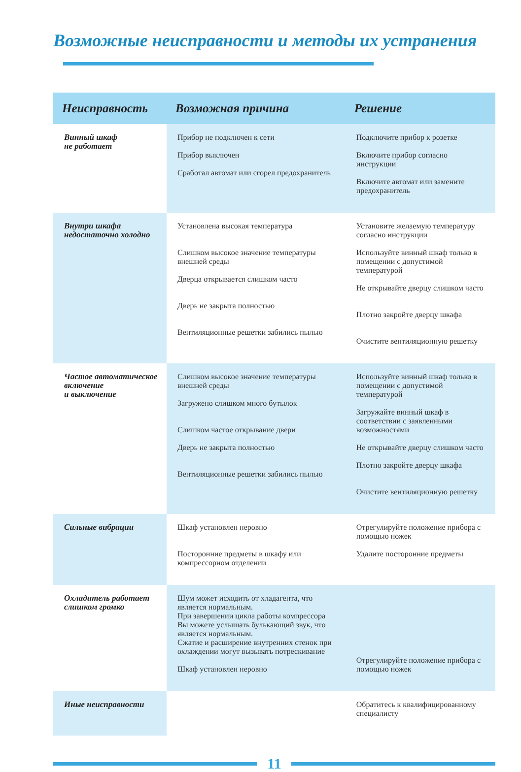Возможные неисправности и методы их устранения
| Неисправность | Возможная причина | Решение |
| --- | --- | --- |
| Винный шкаф не работает | Прибор не подключен к сети Прибор выключен Сработал автомат или сгорел предохранитель | Подключите прибор к розетке Включите прибор согласно инструкции Включите автомат или замените предохранитель |
| Внутри шкафа недостаточно холодно | Установлена высокая температура Слишком высокое значение температуры внешней среды Дверца открывается слишком часто Дверь не закрыта полностью Вентиляционные решетки забились пылью | Установите желаемую температуру согласно инструкции Используйте винный шкаф только в помещении с допустимой температурой Не открывайте дверцу слишком часто Плотно закройте дверцу шкафа Очистите вентиляционную решетку |
| Частое автоматическое включение и выключение | Слишком высокое значение температуры внешней среды Загружено слишком много бутылок Слишком частое открывание двери Дверь не закрыта полностью Вентиляционные решетки забились пылью | Используйте винный шкаф только в помещении с допустимой температурой Загружайте винный шкаф в соответствии с заявленными возможностями Не открывайте дверцу слишком часто Плотно закройте дверцу шкафа Очистите вентиляционную решетку |
| Сильные вибрации | Шкаф установлен неровно Посторонние предметы в шкафу или компрессорном отделении | Отрегулируйте положение прибора с помощью ножек Удалите посторонние предметы |
| Охладитель работает слишком громко | Шум может исходить от хладагента, что является нормальным. При завершении цикла работы компрессора Вы можете услышать булькающий звук, что является нормальным. Сжатие и расширение внутренних стенок при охлаждении могут вызывать потрескивание Шкаф установлен неровно | Отрегулируйте положение прибора с помощью ножек |
| Иные неисправности | | Обратитесь к квалифицированному специалисту |
11